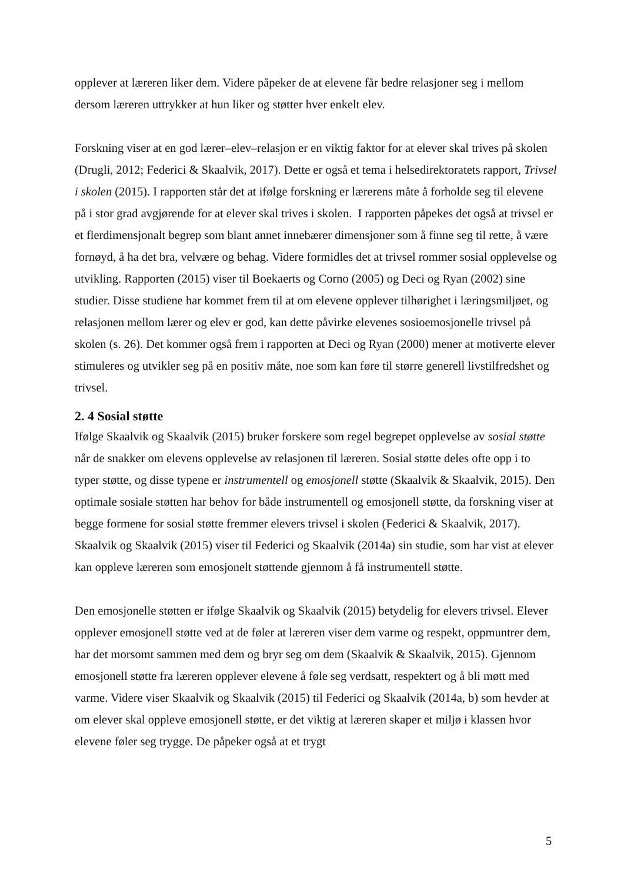opplever at læreren liker dem. Videre påpeker de at elevene får bedre relasjoner seg i mellom dersom læreren uttrykker at hun liker og støtter hver enkelt elev.
Forskning viser at en god lærer–elev–relasjon er en viktig faktor for at elever skal trives på skolen (Drugli, 2012; Federici & Skaalvik, 2017). Dette er også et tema i helsedirektoratets rapport, Trivsel i skolen (2015). I rapporten står det at ifølge forskning er lærerens måte å forholde seg til elevene på i stor grad avgjørende for at elever skal trives i skolen. I rapporten påpekes det også at trivsel er et flerdimensjonalt begrep som blant annet innebærer dimensjoner som å finne seg til rette, å være fornøyd, å ha det bra, velvære og behag. Videre formidles det at trivsel rommer sosial opplevelse og utvikling. Rapporten (2015) viser til Boekaerts og Corno (2005) og Deci og Ryan (2002) sine studier. Disse studiene har kommet frem til at om elevene opplever tilhørighet i læringsmiljøet, og relasjonen mellom lærer og elev er god, kan dette påvirke elevenes sosioemosjonelle trivsel på skolen (s. 26). Det kommer også frem i rapporten at Deci og Ryan (2000) mener at motiverte elever stimuleres og utvikler seg på en positiv måte, noe som kan føre til større generell livstilfredshet og trivsel.
2. 4 Sosial støtte
Ifølge Skaalvik og Skaalvik (2015) bruker forskere som regel begrepet opplevelse av sosial støtte når de snakker om elevens opplevelse av relasjonen til læreren. Sosial støtte deles ofte opp i to typer støtte, og disse typene er instrumentell og emosjonell støtte (Skaalvik & Skaalvik, 2015). Den optimale sosiale støtten har behov for både instrumentell og emosjonell støtte, da forskning viser at begge formene for sosial støtte fremmer elevers trivsel i skolen (Federici & Skaalvik, 2017). Skaalvik og Skaalvik (2015) viser til Federici og Skaalvik (2014a) sin studie, som har vist at elever kan oppleve læreren som emosjonelt støttende gjennom å få instrumentell støtte.
Den emosjonelle støtten er ifølge Skaalvik og Skaalvik (2015) betydelig for elevers trivsel. Elever opplever emosjonell støtte ved at de føler at læreren viser dem varme og respekt, oppmuntrer dem, har det morsomt sammen med dem og bryr seg om dem (Skaalvik & Skaalvik, 2015). Gjennom emosjonell støtte fra læreren opplever elevene å føle seg verdsatt, respektert og å bli møtt med varme. Videre viser Skaalvik og Skaalvik (2015) til Federici og Skaalvik (2014a, b) som hevder at om elever skal oppleve emosjonell støtte, er det viktig at læreren skaper et miljø i klassen hvor elevene føler seg trygge. De påpeker også at et trygt
5